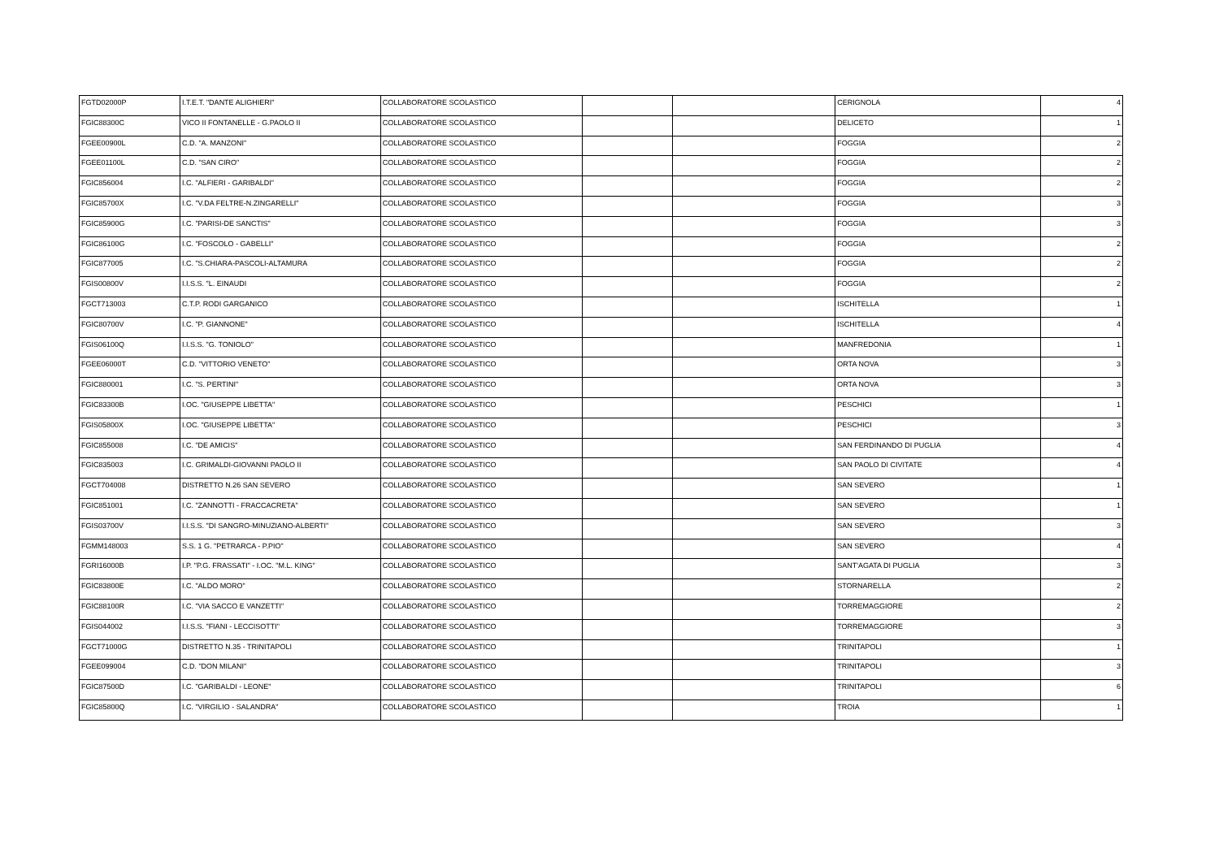| FGTD02000P | I.T.E.T. "DANTE ALIGHIERI" | COLLABORATORE SCOLASTICO | | | CERIGNOLA | 4 |
| FGIC88300C | VICO II FONTANELLE - G.PAOLO II | COLLABORATORE SCOLASTICO | | | DELICETO | 1 |
| FGEE00900L | C.D. "A. MANZONI" | COLLABORATORE SCOLASTICO | | | FOGGIA | 2 |
| FGEE01100L | C.D. "SAN CIRO" | COLLABORATORE SCOLASTICO | | | FOGGIA | 2 |
| FGIC856004 | I.C. "ALFIERI - GARIBALDI" | COLLABORATORE SCOLASTICO | | | FOGGIA | 2 |
| FGIC85700X | I.C. "V.DA FELTRE-N.ZINGARELLI" | COLLABORATORE SCOLASTICO | | | FOGGIA | 3 |
| FGIC85900G | I.C. "PARISI-DE SANCTIS" | COLLABORATORE SCOLASTICO | | | FOGGIA | 3 |
| FGIC86100G | I.C. "FOSCOLO - GABELLI" | COLLABORATORE SCOLASTICO | | | FOGGIA | 2 |
| FGIC877005 | I.C. "S.CHIARA-PASCOLI-ALTAMURA | COLLABORATORE SCOLASTICO | | | FOGGIA | 2 |
| FGIS00800V | I.I.S.S. "L. EINAUDI | COLLABORATORE SCOLASTICO | | | FOGGIA | 2 |
| FGCT713003 | C.T.P. RODI GARGANICO | COLLABORATORE SCOLASTICO | | | ISCHITELLA | 1 |
| FGIC80700V | I.C. "P. GIANNONE" | COLLABORATORE SCOLASTICO | | | ISCHITELLA | 4 |
| FGIS06100Q | I.I.S.S. "G. TONIOLO" | COLLABORATORE SCOLASTICO | | | MANFREDONIA | 1 |
| FGEE06000T | C.D. "VITTORIO VENETO" | COLLABORATORE SCOLASTICO | | | ORTA NOVA | 3 |
| FGIC880001 | I.C. "S. PERTINI" | COLLABORATORE SCOLASTICO | | | ORTA NOVA | 3 |
| FGIC83300B | I.OC. "GIUSEPPE LIBETTA" | COLLABORATORE SCOLASTICO | | | PESCHICI | 1 |
| FGIS05800X | I.OC. "GIUSEPPE LIBETTA" | COLLABORATORE SCOLASTICO | | | PESCHICI | 3 |
| FGIC855008 | I.C. "DE AMICIS" | COLLABORATORE SCOLASTICO | | | SAN FERDINANDO DI PUGLIA | 4 |
| FGIC835003 | I.C. GRIMALDI-GIOVANNI PAOLO II | COLLABORATORE SCOLASTICO | | | SAN PAOLO DI CIVITATE | 4 |
| FGCT704008 | DISTRETTO N.26 SAN SEVERO | COLLABORATORE SCOLASTICO | | | SAN SEVERO | 1 |
| FGIC851001 | I.C. "ZANNOTTI - FRACCACRETA" | COLLABORATORE SCOLASTICO | | | SAN SEVERO | 1 |
| FGIS03700V | I.I.S.S. "DI SANGRO-MINUZIANO-ALBERTI" | COLLABORATORE SCOLASTICO | | | SAN SEVERO | 3 |
| FGMM148003 | S.S. 1 G. "PETRARCA - P.PIO" | COLLABORATORE SCOLASTICO | | | SAN SEVERO | 4 |
| FGRI16000B | I.P. "P.G. FRASSATI" - I.OC. "M.L. KING" | COLLABORATORE SCOLASTICO | | | SANT'AGATA DI PUGLIA | 3 |
| FGIC83800E | I.C. "ALDO MORO" | COLLABORATORE SCOLASTICO | | | STORNARELLA | 2 |
| FGIC88100R | I.C. "VIA SACCO E VANZETTI" | COLLABORATORE SCOLASTICO | | | TORREMAGGIORE | 2 |
| FGIS044002 | I.I.S.S. "FIANI - LECCISOTTI" | COLLABORATORE SCOLASTICO | | | TORREMAGGIORE | 3 |
| FGCT71000G | DISTRETTO N.35 - TRINITAPOLI | COLLABORATORE SCOLASTICO | | | TRINITAPOLI | 1 |
| FGEE099004 | C.D. "DON MILANI" | COLLABORATORE SCOLASTICO | | | TRINITAPOLI | 3 |
| FGIC87500D | I.C. "GARIBALDI - LEONE" | COLLABORATORE SCOLASTICO | | | TRINITAPOLI | 6 |
| FGIC85800Q | I.C. "VIRGILIO - SALANDRA" | COLLABORATORE SCOLASTICO | | | TROIA | 1 |